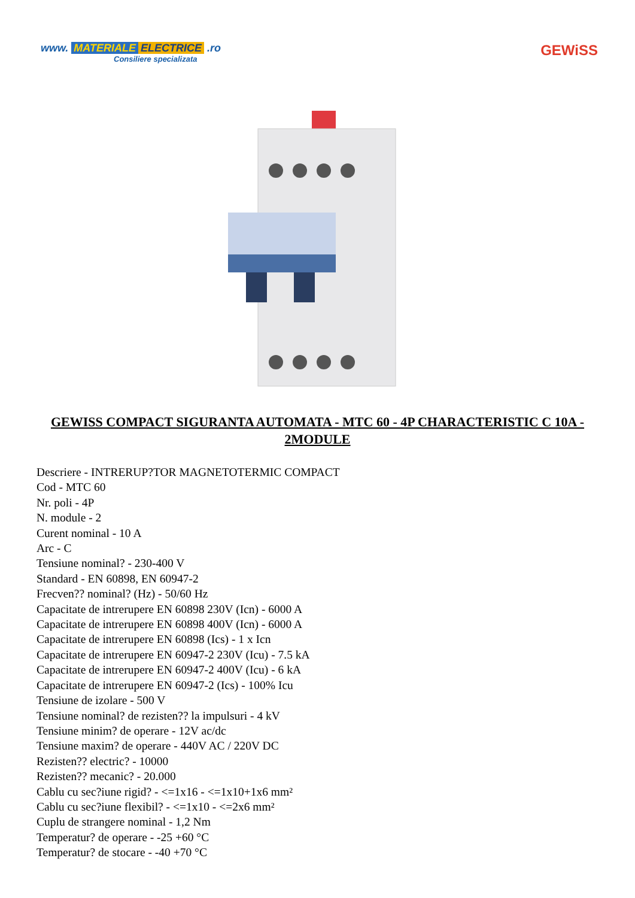www. MATERIALE ELECTRICE .ro
Consiliere specializata
GEWiSS
GEWISS COMPACT SIGURANTA AUTOMATA - MTC 60 - 4P CHARACTERISTIC C 10A - 2MODULE
Descriere - INTRERUP?TOR MAGNETOTERMIC COMPACT
Cod - MTC 60
Nr. poli - 4P
N. module - 2
Curent nominal - 10 A
Arc - C
Tensiune nominal? - 230-400 V
Standard - EN 60898, EN 60947-2
Frecven?? nominal? (Hz) - 50/60 Hz
Capacitate de intrerupere EN 60898 230V (Icn) - 6000 A
Capacitate de intrerupere EN 60898 400V (Icn) - 6000 A
Capacitate de intrerupere EN 60898 (Ics) - 1 x Icn
Capacitate de intrerupere EN 60947-2 230V (Icu) - 7.5 kA
Capacitate de intrerupere EN 60947-2 400V (Icu) - 6 kA
Capacitate de intrerupere EN 60947-2 (Ics) - 100% Icu
Tensiune de izolare - 500 V
Tensiune nominal? de rezisten?? la impulsuri - 4 kV
Tensiune minim? de operare - 12V ac/dc
Tensiune maxim? de operare - 440V AC / 220V DC
Rezisten?? electric? - 10000
Rezisten?? mecanic? - 20.000
Cablu cu sec?iune rigid? - <=1x16 - <=1x10+1x6 mm²
Cablu cu sec?iune flexibil? - <=1x10 - <=2x6 mm²
Cuplu de strangere nominal - 1,2 Nm
Temperatur? de operare - -25 +60 °C
Temperatur? de stocare - -40 +70 °C